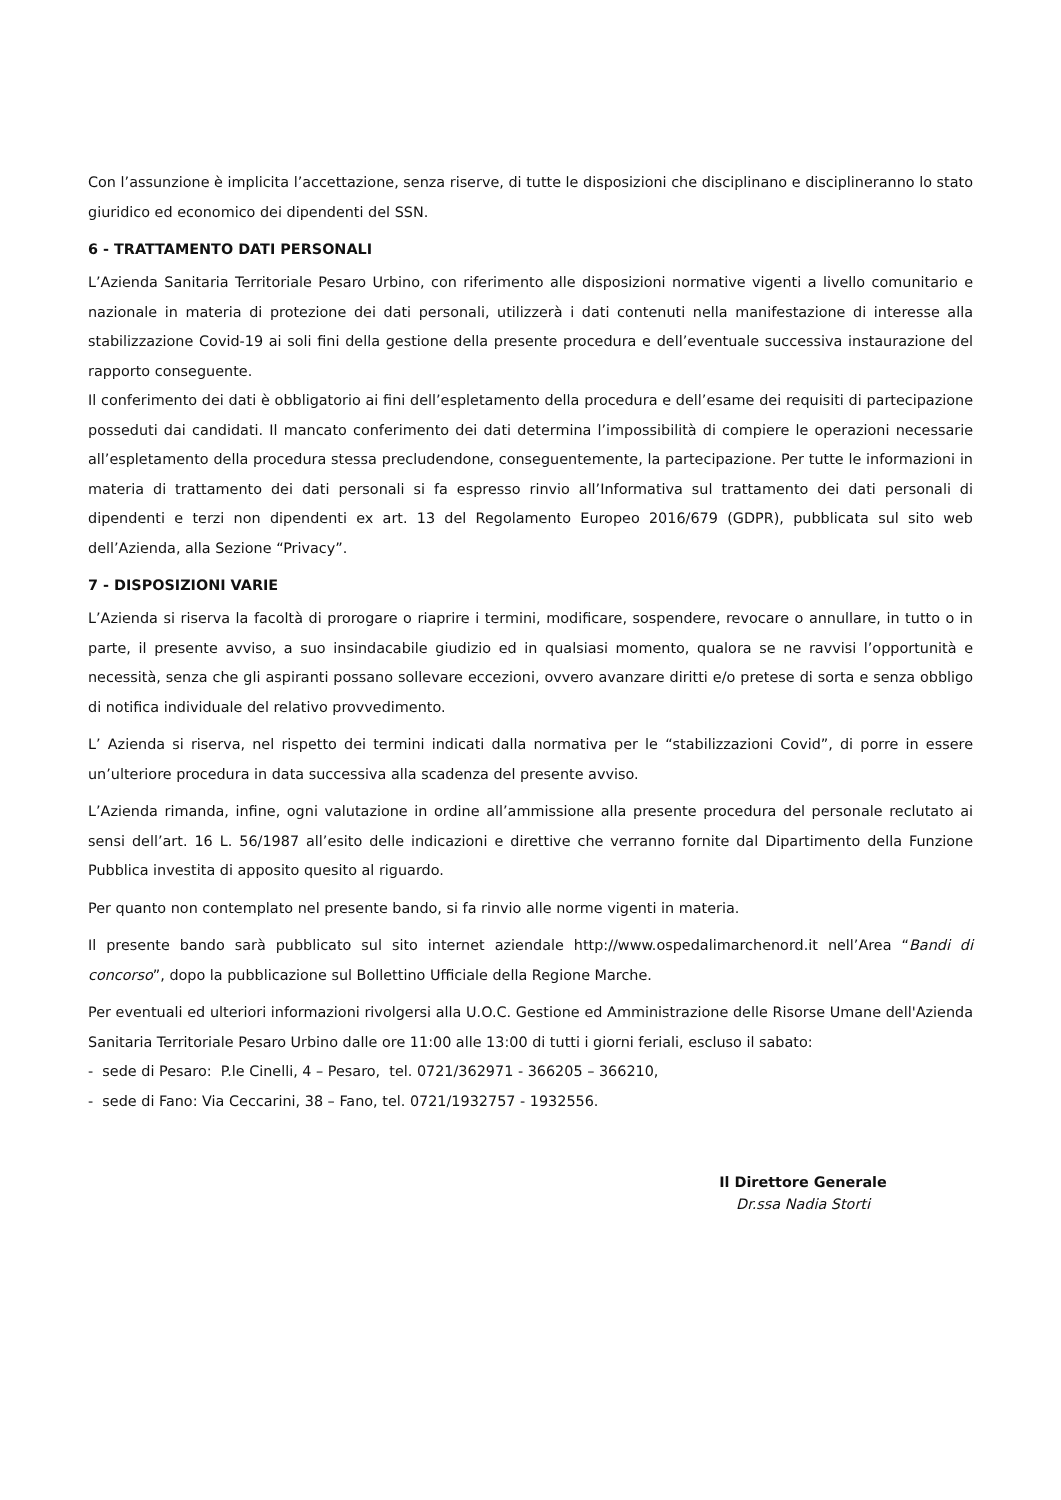Con l’assunzione è implicita l’accettazione, senza riserve, di tutte le disposizioni che disciplinano e disciplineranno lo stato giuridico ed economico dei dipendenti del SSN.
6 - TRATTAMENTO DATI PERSONALI
L’Azienda Sanitaria Territoriale Pesaro Urbino, con riferimento alle disposizioni normative vigenti a livello comunitario e nazionale in materia di protezione dei dati personali, utilizzerà i dati contenuti nella manifestazione di interesse alla stabilizzazione Covid-19 ai soli fini della gestione della presente procedura e dell’eventuale successiva instaurazione del rapporto conseguente.
Il conferimento dei dati è obbligatorio ai fini dell’espletamento della procedura e dell’esame dei requisiti di partecipazione posseduti dai candidati. Il mancato conferimento dei dati determina l’impossibilità di compiere le operazioni necessarie all’espletamento della procedura stessa precludendone, conseguentemente, la partecipazione. Per tutte le informazioni in materia di trattamento dei dati personali si fa espresso rinvio all’Informativa sul trattamento dei dati personali di dipendenti e terzi non dipendenti ex art. 13 del Regolamento Europeo 2016/679 (GDPR), pubblicata sul sito web dell’Azienda, alla Sezione “Privacy”.
7 - DISPOSIZIONI VARIE
L’Azienda si riserva la facoltà di prorogare o riaprire i termini, modificare, sospendere, revocare o annullare, in tutto o in parte, il presente avviso, a suo insindacabile giudizio ed in qualsiasi momento, qualora se ne ravvisi l’opportunità e necessità, senza che gli aspiranti possano sollevare eccezioni, ovvero avanzare diritti e/o pretese di sorta e senza obbligo di notifica individuale del relativo provvedimento.
L’ Azienda si riserva, nel rispetto dei termini indicati dalla normativa per le “stabilizzazioni Covid”, di porre in essere un’ulteriore procedura in data successiva alla scadenza del presente avviso.
L’Azienda rimanda, infine, ogni valutazione in ordine all’ammissione alla presente procedura del personale reclutato ai sensi dell’art. 16 L. 56/1987 all’esito delle indicazioni e direttive che verranno fornite dal Dipartimento della Funzione Pubblica investita di apposito quesito al riguardo.
Per quanto non contemplato nel presente bando, si fa rinvio alle norme vigenti in materia.
Il presente bando sarà pubblicato sul sito internet aziendale http://www.ospedalimarchenord.it nell’Area “Bandi di concorso”, dopo la pubblicazione sul Bollettino Ufficiale della Regione Marche.
Per eventuali ed ulteriori informazioni rivolgersi alla U.O.C. Gestione ed Amministrazione delle Risorse Umane dell'Azienda Sanitaria Territoriale Pesaro Urbino dalle ore 11:00 alle 13:00 di tutti i giorni feriali, escluso il sabato:
- sede di Pesaro: P.le Cinelli, 4 – Pesaro, tel. 0721/362971 - 366205 – 366210,
- sede di Fano: Via Ceccarini, 38 – Fano, tel. 0721/1932757 - 1932556.
Il Direttore Generale
Dr.ssa Nadia Storti